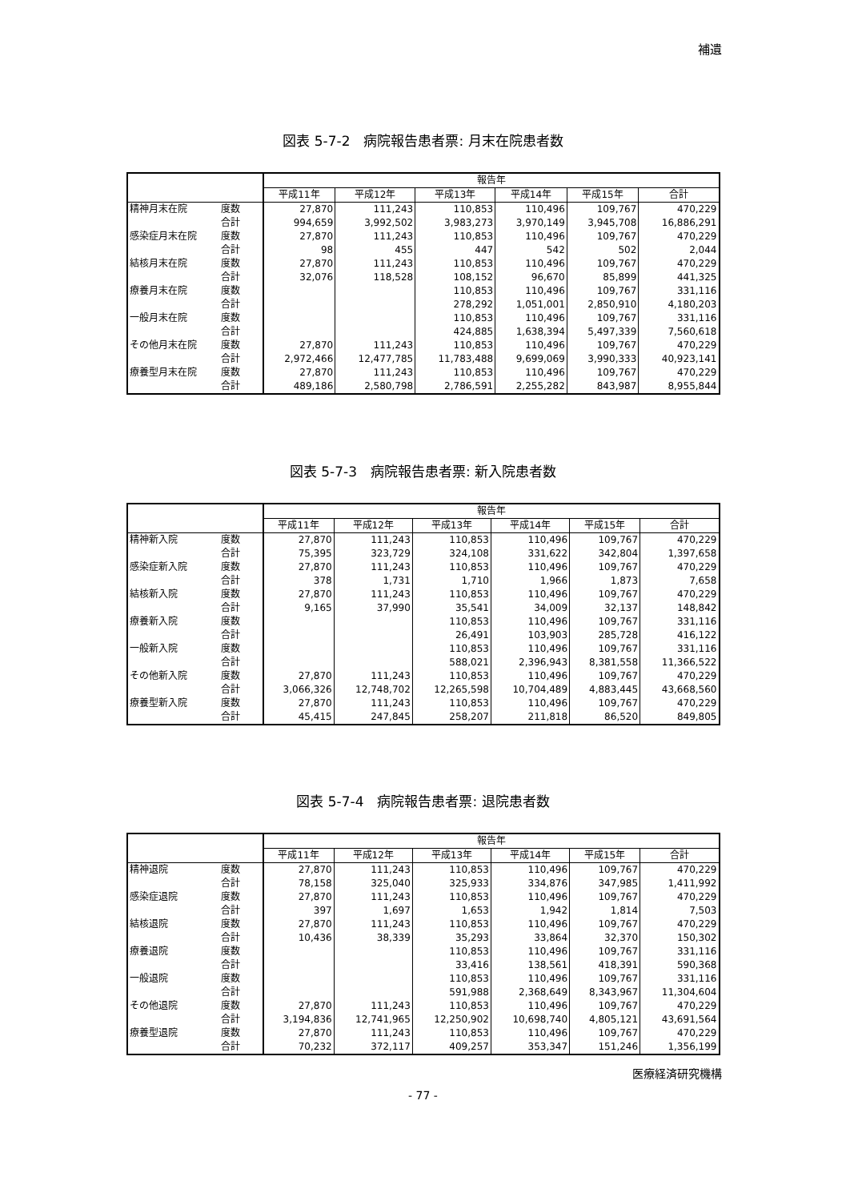補遺
図表 5-7-2　病院報告患者票: 月末在院患者数
| | | 報告年 | | | | | |
| --- | --- | --- | --- | --- | --- | --- | --- |
| | | 平成11年 | 平成12年 | 平成13年 | 平成14年 | 平成15年 | 合計 |
| 精神月末在院 | 度数 | 27,870 | 111,243 | 110,853 | 110,496 | 109,767 | 470,229 |
| | 合計 | 994,659 | 3,992,502 | 3,983,273 | 3,970,149 | 3,945,708 | 16,886,291 |
| 感染症月末在院 | 度数 | 27,870 | 111,243 | 110,853 | 110,496 | 109,767 | 470,229 |
| | 合計 | 98 | 455 | 447 | 542 | 502 | 2,044 |
| 結核月末在院 | 度数 | 27,870 | 111,243 | 110,853 | 110,496 | 109,767 | 470,229 |
| | 合計 | 32,076 | 118,528 | 108,152 | 96,670 | 85,899 | 441,325 |
| 療養月末在院 | 度数 | | | 110,853 | 110,496 | 109,767 | 331,116 |
| | 合計 | | | 278,292 | 1,051,001 | 2,850,910 | 4,180,203 |
| 一般月末在院 | 度数 | | | 110,853 | 110,496 | 109,767 | 331,116 |
| | 合計 | | | 424,885 | 1,638,394 | 5,497,339 | 7,560,618 |
| その他月末在院 | 度数 | 27,870 | 111,243 | 110,853 | 110,496 | 109,767 | 470,229 |
| | 合計 | 2,972,466 | 12,477,785 | 11,783,488 | 9,699,069 | 3,990,333 | 40,923,141 |
| 療養型月末在院 | 度数 | 27,870 | 111,243 | 110,853 | 110,496 | 109,767 | 470,229 |
| | 合計 | 489,186 | 2,580,798 | 2,786,591 | 2,255,282 | 843,987 | 8,955,844 |
図表 5-7-3　病院報告患者票: 新入院患者数
| | | 報告年 | | | | | |
| --- | --- | --- | --- | --- | --- | --- | --- |
| | | 平成11年 | 平成12年 | 平成13年 | 平成14年 | 平成15年 | 合計 |
| 精神新入院 | 度数 | 27,870 | 111,243 | 110,853 | 110,496 | 109,767 | 470,229 |
| | 合計 | 75,395 | 323,729 | 324,108 | 331,622 | 342,804 | 1,397,658 |
| 感染症新入院 | 度数 | 27,870 | 111,243 | 110,853 | 110,496 | 109,767 | 470,229 |
| | 合計 | 378 | 1,731 | 1,710 | 1,966 | 1,873 | 7,658 |
| 結核新入院 | 度数 | 27,870 | 111,243 | 110,853 | 110,496 | 109,767 | 470,229 |
| | 合計 | 9,165 | 37,990 | 35,541 | 34,009 | 32,137 | 148,842 |
| 療養新入院 | 度数 | | | 110,853 | 110,496 | 109,767 | 331,116 |
| | 合計 | | | 26,491 | 103,903 | 285,728 | 416,122 |
| 一般新入院 | 度数 | | | 110,853 | 110,496 | 109,767 | 331,116 |
| | 合計 | | | 588,021 | 2,396,943 | 8,381,558 | 11,366,522 |
| その他新入院 | 度数 | 27,870 | 111,243 | 110,853 | 110,496 | 109,767 | 470,229 |
| | 合計 | 3,066,326 | 12,748,702 | 12,265,598 | 10,704,489 | 4,883,445 | 43,668,560 |
| 療養型新入院 | 度数 | 27,870 | 111,243 | 110,853 | 110,496 | 109,767 | 470,229 |
| | 合計 | 45,415 | 247,845 | 258,207 | 211,818 | 86,520 | 849,805 |
図表 5-7-4　病院報告患者票: 退院患者数
| | | 報告年 | | | | | |
| --- | --- | --- | --- | --- | --- | --- | --- |
| | | 平成11年 | 平成12年 | 平成13年 | 平成14年 | 平成15年 | 合計 |
| 精神退院 | 度数 | 27,870 | 111,243 | 110,853 | 110,496 | 109,767 | 470,229 |
| | 合計 | 78,158 | 325,040 | 325,933 | 334,876 | 347,985 | 1,411,992 |
| 感染症退院 | 度数 | 27,870 | 111,243 | 110,853 | 110,496 | 109,767 | 470,229 |
| | 合計 | 397 | 1,697 | 1,653 | 1,942 | 1,814 | 7,503 |
| 結核退院 | 度数 | 27,870 | 111,243 | 110,853 | 110,496 | 109,767 | 470,229 |
| | 合計 | 10,436 | 38,339 | 35,293 | 33,864 | 32,370 | 150,302 |
| 療養退院 | 度数 | | | 110,853 | 110,496 | 109,767 | 331,116 |
| | 合計 | | | 33,416 | 138,561 | 418,391 | 590,368 |
| 一般退院 | 度数 | | | 110,853 | 110,496 | 109,767 | 331,116 |
| | 合計 | | | 591,988 | 2,368,649 | 8,343,967 | 11,304,604 |
| その他退院 | 度数 | 27,870 | 111,243 | 110,853 | 110,496 | 109,767 | 470,229 |
| | 合計 | 3,194,836 | 12,741,965 | 12,250,902 | 10,698,740 | 4,805,121 | 43,691,564 |
| 療養型退院 | 度数 | 27,870 | 111,243 | 110,853 | 110,496 | 109,767 | 470,229 |
| | 合計 | 70,232 | 372,117 | 409,257 | 353,347 | 151,246 | 1,356,199 |
医療経済研究機構
- 77 -